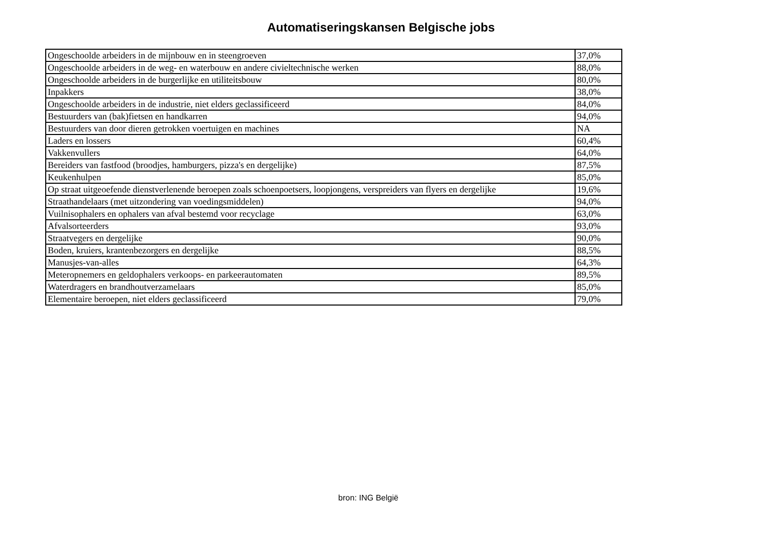Automatiseringskansen Belgische jobs
| Ongeschoolde arbeiders in de mijnbouw en in steengroeven | 37,0% |
| Ongeschoolde arbeiders in de weg- en waterbouw en andere civieltechnische werken | 88,0% |
| Ongeschoolde arbeiders in de burgerlijke en utiliteitsbouw | 80,0% |
| Inpakkers | 38,0% |
| Ongeschoolde arbeiders in de industrie, niet elders geclassificeerd | 84,0% |
| Bestuurders van (bak)fietsen en handkarren | 94,0% |
| Bestuurders van door dieren getrokken voertuigen en machines | NA |
| Laders en lossers | 60,4% |
| Vakkenvullers | 64,0% |
| Bereiders van fastfood (broodjes, hamburgers, pizza's en dergelijke) | 87,5% |
| Keukenhulpen | 85,0% |
| Op straat uitgeoefende dienstverlenende beroepen zoals schoenpoetsers, loopjongens, verspreiders van flyers en dergelijke | 19,6% |
| Straathandelaars (met uitzondering van voedingsmiddelen) | 94,0% |
| Vuilnisophalers en ophalers van afval bestemd voor recyclage | 63,0% |
| Afvalsorteerders | 93,0% |
| Straatvegers en dergelijke | 90,0% |
| Boden, kruiers, krantenbezorgers en dergelijke | 88,5% |
| Manusjes-van-alles | 64,3% |
| Meteropnemers en geldophalers verkoops- en parkeerautomaten | 89,5% |
| Waterdragers en brandhoutverzamelaars | 85,0% |
| Elementaire beroepen, niet elders geclassificeerd | 79,0% |
bron: ING België